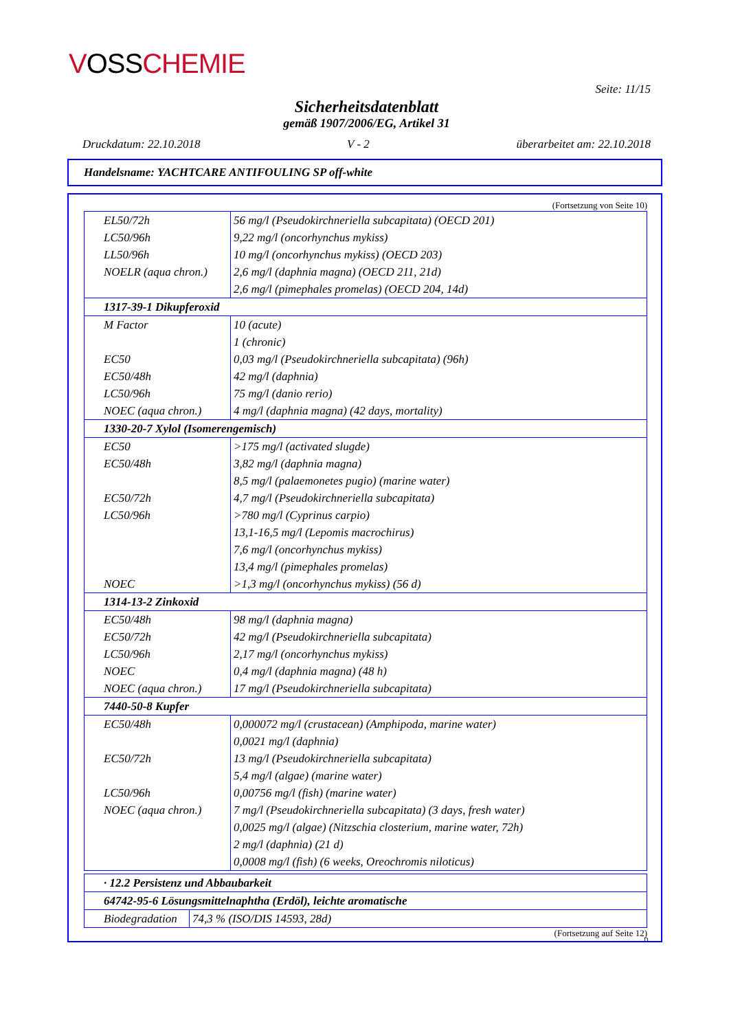VOSSCHEMIE
Seite: 11/15
Sicherheitsdatenblatt
gemäß 1907/2006/EG, Artikel 31
Druckdatum: 22.10.2018 V - 2 überarbeitet am: 22.10.2018
Handelsname: YACHTCARE ANTIFOULING SP off-white
(Fortsetzung von Seite 10)
| EL50/72h | 56 mg/l (Pseudokirchneriella subcapitata) (OECD 201) |
| LC50/96h | 9,22 mg/l (oncorhynchus mykiss) |
| LL50/96h | 10 mg/l (oncorhynchus mykiss) (OECD 203) |
| NOELR (aqua chron.) | 2,6 mg/l (daphnia magna) (OECD 211, 21d) |
| | 2,6 mg/l (pimephales promelas) (OECD 204, 14d) |
| 1317-39-1 Dikupferoxid | |
| M Factor | 10 (acute) |
| | 1 (chronic) |
| EC50 | 0,03 mg/l (Pseudokirchneriella subcapitata) (96h) |
| EC50/48h | 42 mg/l (daphnia) |
| LC50/96h | 75 mg/l (danio rerio) |
| NOEC (aqua chron.) | 4 mg/l (daphnia magna) (42 days, mortality) |
| 1330-20-7 Xylol (Isomerengemisch) | |
| EC50 | >175 mg/l (activated slugde) |
| EC50/48h | 3,82 mg/l (daphnia magna) |
| | 8,5 mg/l (palaemonetes pugio) (marine water) |
| EC50/72h | 4,7 mg/l (Pseudokirchneriella subcapitata) |
| LC50/96h | >780 mg/l (Cyprinus carpio) |
| | 13,1-16,5 mg/l (Lepomis macrochirus) |
| | 7,6 mg/l (oncorhynchus mykiss) |
| | 13,4 mg/l (pimephales promelas) |
| NOEC | >1,3 mg/l (oncorhynchus mykiss) (56 d) |
| 1314-13-2 Zinkoxid | |
| EC50/48h | 98 mg/l (daphnia magna) |
| EC50/72h | 42 mg/l (Pseudokirchneriella subcapitata) |
| LC50/96h | 2,17 mg/l (oncorhynchus mykiss) |
| NOEC | 0,4 mg/l (daphnia magna) (48 h) |
| NOEC (aqua chron.) | 17 mg/l (Pseudokirchneriella subcapitata) |
| 7440-50-8 Kupfer | |
| EC50/48h | 0,000072 mg/l (crustacean) (Amphipoda, marine water) |
| | 0,0021 mg/l (daphnia) |
| EC50/72h | 13 mg/l (Pseudokirchneriella subcapitata) |
| | 5,4 mg/l (algae) (marine water) |
| LC50/96h | 0,00756 mg/l (fish) (marine water) |
| NOEC (aqua chron.) | 7 mg/l (Pseudokirchneriella subcapitata) (3 days, fresh water) |
| | 0,0025 mg/l (algae) (Nitzschia closterium, marine water, 72h) |
| | 2 mg/l (daphnia) (21 d) |
| | 0,0008 mg/l (fish) (6 weeks, Oreochromis niloticus) |
| · 12.2 Persistenz und Abbaubarkeit | |
| 64742-95-6 Lösungsmittelnaphtha (Erdöl), leichte aromatische | |
| Biodegradation | 74,3 % (ISO/DIS 14593, 28d) |
(Fortsetzung auf Seite 12)
D